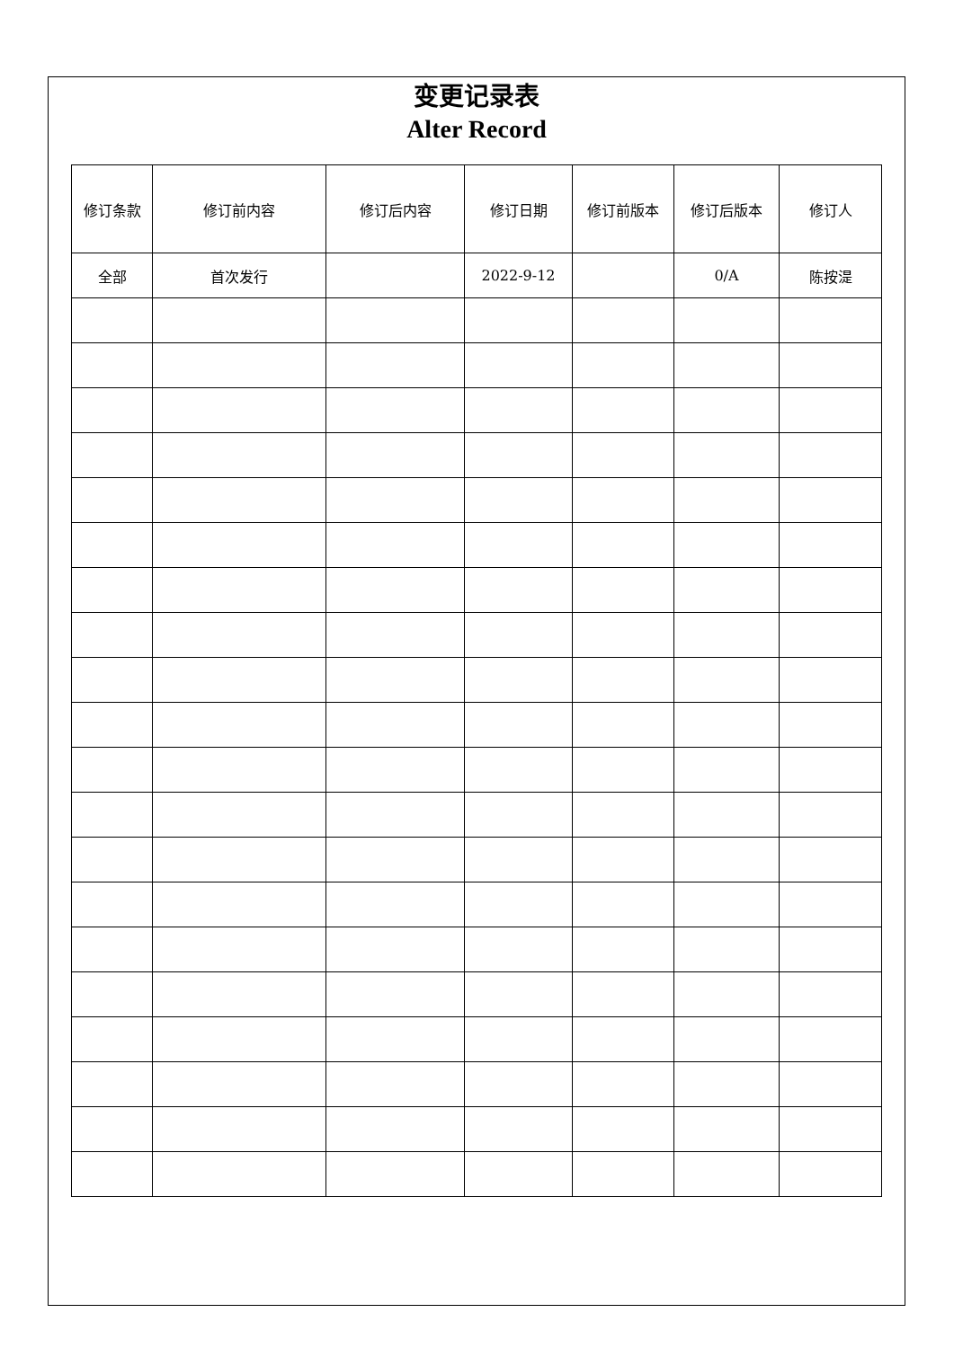变更记录表
Alter Record
| 修订条款 | 修订前内容 | 修订后内容 | 修订日期 | 修订前版本 | 修订后版本 | 修订人 |
| --- | --- | --- | --- | --- | --- | --- |
| 全部 | 首次发行 | | 2022-9-12 | | 0/A | 陈按湜 |